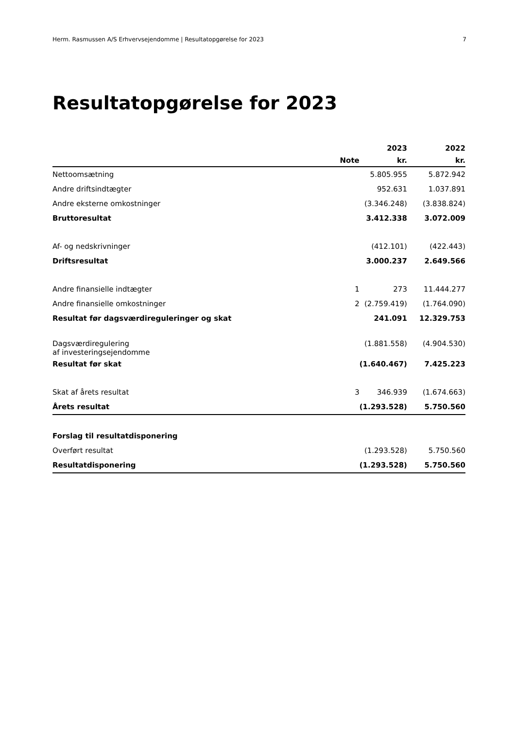Herm. Rasmussen A/S Erhvervsejendomme | Resultatopgørelse for 2023 7
Resultatopgørelse for 2023
| | | 2023 | 2022 |
| --- | --- | --- | --- |
| | Note | kr. | kr. |
| Nettoomsætning | | 5.805.955 | 5.872.942 |
| Andre driftsindtægter | | 952.631 | 1.037.891 |
| Andre eksterne omkostninger | | (3.346.248) | (3.838.824) |
| Bruttoresultat | | 3.412.338 | 3.072.009 |
| Af- og nedskrivninger | | (412.101) | (422.443) |
| Driftsresultat | | 3.000.237 | 2.649.566 |
| Andre finansielle indtægter | 1 | 273 | 11.444.277 |
| Andre finansielle omkostninger | 2 | (2.759.419) | (1.764.090) |
| Resultat før dagsværdireguleringer og skat | | 241.091 | 12.329.753 |
| Dagsværdiregulering af investeringsejendomme | | (1.881.558) | (4.904.530) |
| Resultat før skat | | (1.640.467) | 7.425.223 |
| Skat af årets resultat | 3 | 346.939 | (1.674.663) |
| Årets resultat | | (1.293.528) | 5.750.560 |
| Forslag til resultatdisponering | | | |
| Overført resultat | | (1.293.528) | 5.750.560 |
| Resultatdisponering | | (1.293.528) | 5.750.560 |